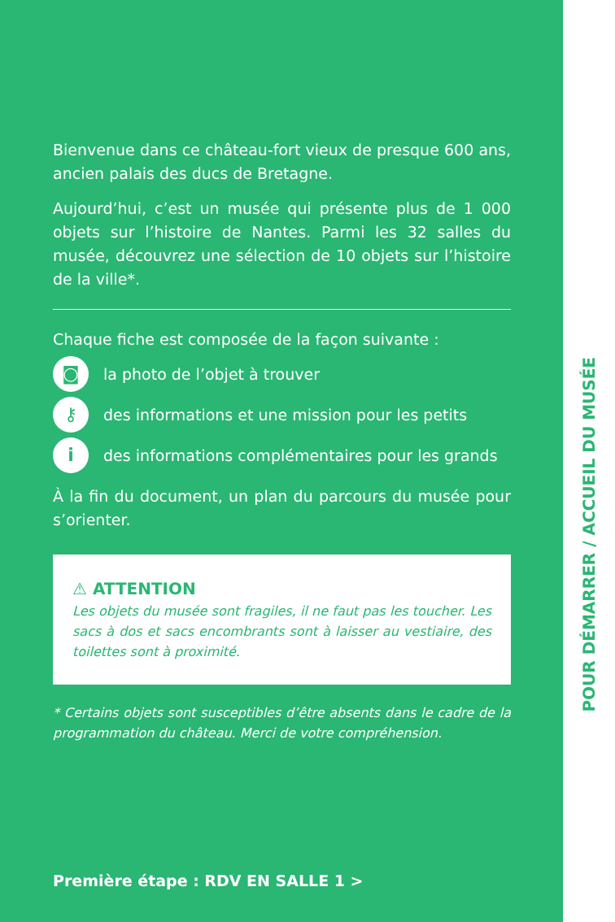Bienvenue dans ce château-fort vieux de presque 600 ans, ancien palais des ducs de Bretagne.
Aujourd’hui, c’est un musée qui présente plus de 1 000 objets sur l’histoire de Nantes. Parmi les 32 salles du musée, découvrez une sélection de 10 objets sur l’histoire de la ville*.
Chaque fiche est composée de la façon suivante :
◙ la photo de l’objet à trouver
⚷ des informations et une mission pour les petits
ides informations complémentaires pour les grands
À la fin du document, un plan du parcours du musée pour s’orienter.
⚠ ATTENTION
Les objets du musée sont fragiles, il ne faut pas les toucher. Les sacs à dos et sacs encombrants sont à laisser au vestiaire, des toilettes sont à proximité.
* Certains objets sont susceptibles d’être absents dans le cadre de la programmation du château. Merci de votre compréhension.
Première étape : RDV EN SALLE 1 >
POUR DÉMARRER / ACCUEIL DU MUSÉE